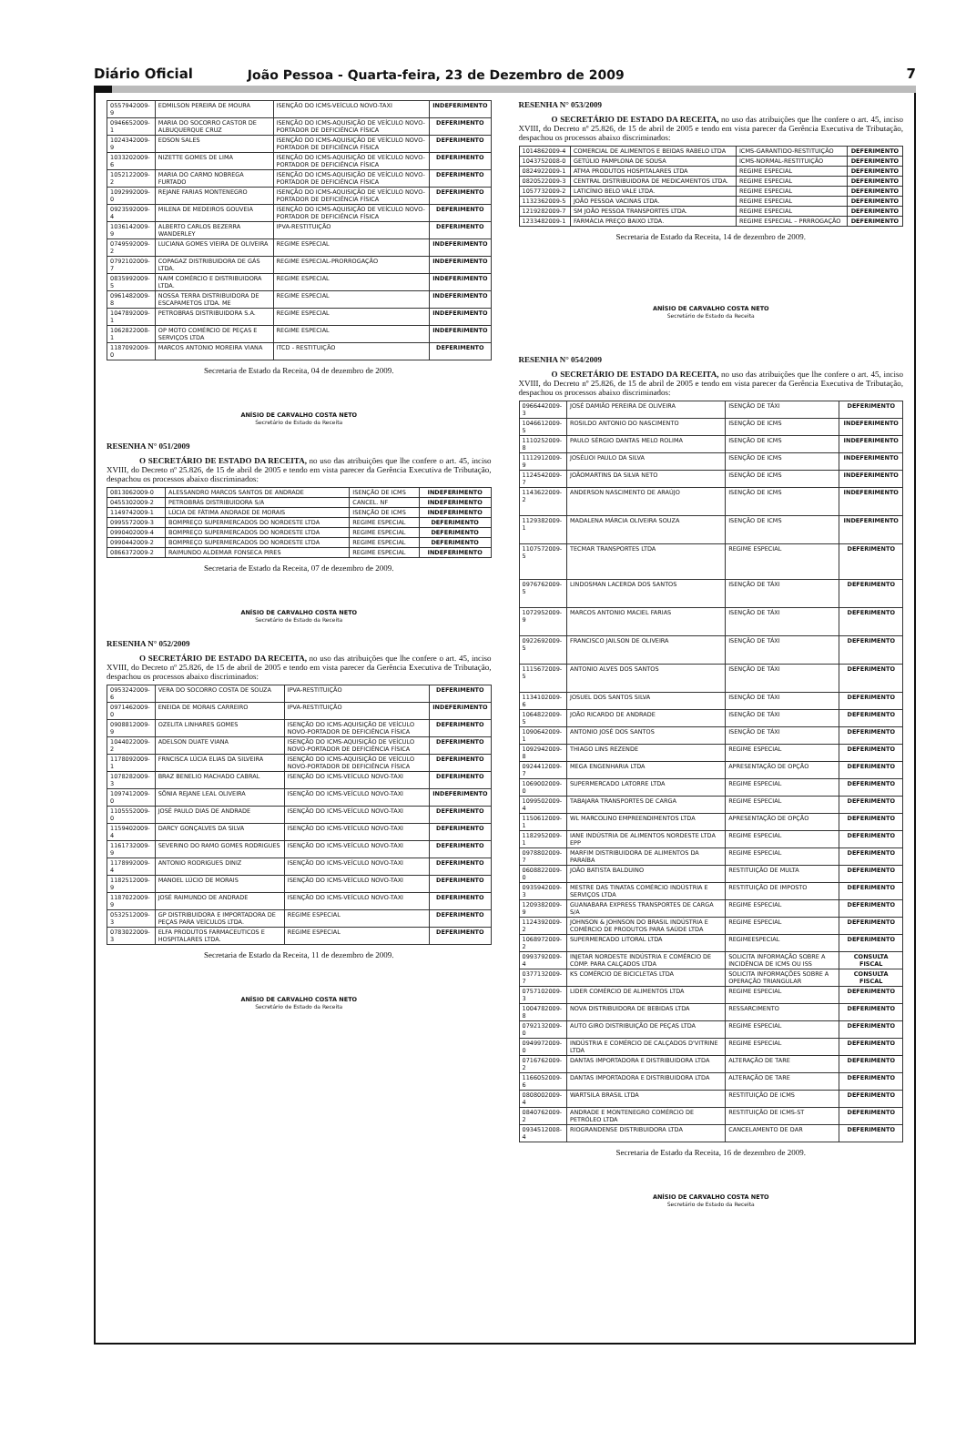Diário Oficial João Pessoa - Quarta-feira, 23 de Dezembro de 2009 7
| 0557942009-9 | EDMILSON PEREIRA DE MOURA | ISENÇÃO DO ICMS-VEÍCULO NOVO-TAXI | INDEFERIMENTO |
| 0946652009-1 | MARIA DO SOCORRO CASTOR DE ALBUQUERQUE CRUZ | ISENÇÃO DO ICMS-AQUISIÇÃO DE VEÍCULO NOVO-PORTADOR DE DEFICIÊNCIA FÍSICA | DEFERIMENTO |
| 1024342009-9 | EDSON SALES | ISENÇÃO DO ICMS-AQUISIÇÃO DE VEÍCULO NOVO-PORTADOR DE DEFICIÊNCIA FÍSICA | DEFERIMENTO |
| 1033202009-6 | NIZETTE GOMES DE LIMA | ISENÇÃO DO ICMS-AQUISIÇÃO DE VEÍCULO NOVO-PORTADOR DE DEFICIÊNCIA FÍSICA | DEFERIMENTO |
| 1052122009-2 | MARIA DO CARMO NOBREGA FURTADO | ISENÇÃO DO ICMS-AQUISIÇÃO DE VEÍCULO NOVO-PORTADOR DE DEFICIÊNCIA FÍSICA | DEFERIMENTO |
| 1092992009-0 | REJANE FARIAS MONTENEGRO | ISENÇÃO DO ICMS-AQUISIÇÃO DE VEÍCULO NOVO-PORTADOR DE DEFICIÊNCIA FÍSICA | DEFERIMENTO |
| 0923592009-4 | MILENA DE MEDEIROS GOUVEIA | ISENÇÃO DO ICMS-AQUISIÇÃO DE VEÍCULO NOVO-PORTADOR DE DEFICIÊNCIA FÍSICA | DEFERIMENTO |
| 1036142009-9 | ALBERTO CARLOS BEZERRA WANDERLEY | IPVA-RESTITUIÇÃO | DEFERIMENTO |
| 0749592009-2 | LUCIANA GOMES VIEIRA DE OLIVEIRA | REGIME ESPECIAL | INDEFERIMENTO |
| 0792102009-7 | COPAGAZ DISTRIBUIDORA DE GÁS LTDA. | REGIME ESPECIAL-PRORROGAÇÃO | INDEFERIMENTO |
| 0835992009-5 | NAIM COMÉRCIO E DISTRIBUIDORA LTDA. | REGIME ESPECIAL | INDEFERIMENTO |
| 0961482009-8 | NOSSA TERRA DISTRIBUIDORA DE ESCAPAMETOS LTDA. ME | REGIME ESPECIAL | INDEFERIMENTO |
| 1047892009-1 | PETROBRAS DISTRIBUIDORA S.A. | REGIME ESPECIAL | INDEFERIMENTO |
| 1062822008-1 | OP MOTO COMÉRCIO DE PEÇAS E SERVIÇOS LTDA | REGIME ESPECIAL | INDEFERIMENTO |
| 1187092009-0 | MARCOS ANTONIO MOREIRA VIANA | ITCD - RESTITUIÇÃO | DEFERIMENTO |
Secretaria de Estado da Receita, 04 de dezembro de 2009.
ANÍSIO DE CARVALHO COSTA NETO
Secretário de Estado da Receita
RESENHA N° 051/2009
    O SECRETÁRIO DE ESTADO DA RECEITA, no uso das atribuições que lhe confere o art. 45, inciso XVIII, do Decreto nº 25.826, de 15 de abril de 2005 e tendo em vista parecer da Gerência Executiva de Tributação, despachou os processos abaixo discriminados:
| 0813062009-0 | ALESSANDRO MARCOS SANTOS DE ANDRADE | ISENÇÃO DE ICMS | INDEFERIMENTO |
| 0455302009-2 | PETROBRÁS DISTRIBUIDORA S/A | CANCEL. NF | INDEFERIMENTO |
| 1149742009-1 | LÚCIA DE FÁTIMA ANDRADE DE MORAIS | ISENÇÃO DE ICMS | INDEFERIMENTO |
| 0995572009-3 | BOMPREÇO SUPERMERCADOS DO NORDESTE LTDA | REGIME ESPECIAL | DEFERIMENTO |
| 0990402009-4 | BOMPREÇO SUPERMERCADOS DO NORDESTE LTDA | REGIME ESPECIAL | DEFERIMENTO |
| 0990442009-2 | BOMPREÇO SUPERMERCADOS DO NORDESTE LTDA | REGIME ESPECIAL | DEFERIMENTO |
| 0866372009-2 | RAIMUNDO ALDEMAR FONSECA PIRES | REGIME ESPECIAL | INDEFERIMENTO |
Secretaria de Estado da Receita, 07 de dezembro de 2009.
ANÍSIO DE CARVALHO COSTA NETO
Secretário de Estado da Receita
RESENHA N° 052/2009
    O SECRETÁRIO DE ESTADO DA RECEITA, no uso das atribuições que lhe confere o art. 45, inciso XVIII, do Decreto nº 25.826, de 15 de abril de 2005 e tendo em vista parecer da Gerência Executiva de Tributação, despachou os processos abaixo discriminados:
| 0953242009-6 | VERA DO SOCORRO COSTA DE SOUZA | IPVA-RESTITUIÇÃO | DEFERIMENTO |
| 0971462009-0 | ENEIDA DE MORAIS CARREIRO | IPVA-RESTITUIÇÃO | INDEFERIMENTO |
| 0908812009-9 | OZELITA LINHARES GOMES | ISENÇÃO DO ICMS-AQUISIÇÃO DE VEÍCULO NOVO-PORTADOR DE DEFICIÊNCIA FÍSICA | DEFERIMENTO |
| 1044022009-2 | ADELSON DUATE VIANA | ISENÇÃO DO ICMS-AQUISIÇÃO DE VEÍCULO NOVO-PORTADOR DE DEFICIÊNCIA FÍSICA | DEFERIMENTO |
| 1178092009-1 | FRNCISCA LÚCIA ELIAS DA SILVEIRA | ISENÇÃO DO ICMS-AQUISIÇÃO DE VEÍCULO NOVO-PORTADOR DE DEFICIÊNCIA FÍSICA | DEFERIMENTO |
| 1078282009-3 | BRAZ BENELIO MACHADO CABRAL | ISENÇÃO DO ICMS-VEÍCULO NOVO-TAXI | DEFERIMENTO |
| 1097412009-0 | SÕNIA REJANE LEAL OLIVEIRA | ISENÇÃO DO ICMS-VEÍCULO NOVO-TAXI | INDEFERIMENTO |
| 1105552009-0 | JOSÉ PAULO DIAS DE ANDRADE | ISENÇÃO DO ICMS-VEÍCULO NOVO-TAXI | DEFERIMENTO |
| 1159402009-4 | DARCY GONÇALVES DA SILVA | ISENÇÃO DO ICMS-VEÍCULO NOVO-TAXI | DEFERIMENTO |
| 1161732009-9 | SEVERINO DO RAMO GOMES RODRIGUES | ISENÇÃO DO ICMS-VEÍCULO NOVO-TAXI | DEFERIMENTO |
| 1178992009-4 | ANTONIO RODRIGUES DINIZ | ISENÇÃO DO ICMS-VEÍCULO NOVO-TAXI | DEFERIMENTO |
| 1182512009-9 | MANOEL LÚCIO DE MORAIS | ISENÇÃO DO ICMS-VEÍCULO NOVO-TAXI | DEFERIMENTO |
| 1187022009-9 | JOSÉ RAIMUNDO DE ANDRADE | ISENÇÃO DO ICMS-VEÍCULO NOVO-TAXI | DEFERIMENTO |
| 0532512009-3 | GP DISTRIBUIDORA E IMPORTADORA DE PEÇAS PARA VEÍCULOS LTDA. | REGIME ESPECIAL | DEFERIMENTO |
| 0783022009-3 | ELFA PRODUTOS FARMACEUTICOS E HOSPITALARES LTDA. | REGIME ESPECIAL | DEFERIMENTO |
Secretaria de Estado da Receita, 11 de dezembro de 2009.
ANÍSIO DE CARVALHO COSTA NETO
Secretário de Estado da Receita
RESENHA N° 053/2009
    O SECRETÁRIO DE ESTADO DA RECEITA, no uso das atribuições que lhe confere o art. 45, inciso XVIII, do Decreto nº 25.826, de 15 de abril de 2005 e tendo em vista parecer da Gerência Executiva de Tributação, despachou os processos abaixo discriminados:
| 1014862009-4 | COMERCIAL DE ALIMENTOS E BEIDAS RABELO LTDA | ICMS-GARANTIDO-RESTITUIÇÃO | DEFERIMENTO |
| 1043752008-0 | GETÚLIO PAMPLONA DE SOUSA | ICMS-NORMAL-RESTITUIÇÃO | DEFERIMENTO |
| 0824922009-1 | ATMA PRODUTOS HOSPITALARES LTDA | REGIME ESPECIAL | DEFERIMENTO |
| 0820522009-3 | CENTRAL DISTRIBUIDORA DE MEDICAMENTOS LTDA. | REGIME ESPECIAL | DEFERIMENTO |
| 1057732009-2 | LATICÍNIO BELO VALE LTDA. | REGIME ESPECIAL | DEFERIMENTO |
| 1132362009-5 | JOÃO PESSOA VACINAS LTDA. | REGIME ESPECIAL | DEFERIMENTO |
| 1219282009-7 | SM JOÃO PESSOA TRANSPORTES LTDA. | REGIME ESPECIAL | DEFERIMENTO |
| 1233482009-1 | FARMÁCIA PREÇO BAIXO LTDA. | REGIME ESPECIAL – PRRROGAÇÃO | DEFERIMENTO |
Secretaria de Estado da Receita, 14 de dezembro de 2009.
ANÍSIO DE CARVALHO COSTA NETO
Secretário de Estado da Receita
RESENHA N° 054/2009
    O SECRETÁRIO DE ESTADO DA RECEITA, no uso das atribuições que lhe confere o art. 45, inciso XVIII, do Decreto nº 25.826, de 15 de abril de 2005 e tendo em vista parecer da Gerência Executiva de Tributação, despachou os processos abaixo discriminados:
| 0966442009-3 | JOSÉ DAMIÃO PEREIRA DE OLIVEIRA | ISENÇÃO DE TÁXI | DEFERIMENTO |
| 1046612009-5 | ROSILDO ANTONIO DO NASCIMENTO | ISENÇÃO DE ICMS | INDEFERIMENTO |
| 1110252009-8 | PAULO SÉRGIO DANTAS MELO ROLIMA | ISENÇÃO DE ICMS | INDEFERIMENTO |
| 1112912009-9 | JOSÉLIOI PAULO DA SILVA | ISENÇÃO DE ICMS | INDEFERIMENTO |
| 1124542009-7 | JOÃOMARTINS DA SILVA NETO | ISENÇÃO DE ICMS | INDEFERIMENTO |
| 1143622009-2 | ANDERSON NASCIMENTO DE ARAÚJO | ISENÇÃO DE ICMS | INDEFERIMENTO |
| 1129382009-1 | MADALENA MÁRCIA OLIVEIRA SOUZA | ISENÇÃO DE ICMS | INDEFERIMENTO |
| 1107572009-5 | TECMAR TRANSPORTES LTDA | REGIME ESPECIAL | DEFERIMENTO |
| 0976762009-5 | LINDOSMAN LACERDA DOS SANTOS | ISENÇÃO DE TÁXI | DEFERIMENTO |
| 1072952009-9 | MARCOS ANTONIO MACIEL FARIAS | ISENÇÃO DE TÁXI | DEFERIMENTO |
| 0922692009-5 | FRANCISCO JAILSON DE OLIVEIRA | ISENÇÃO DE TÁXI | DEFERIMENTO |
| 1115672009-5 | ANTONIO ALVES DOS SANTOS | ISENÇÃO DE TÁXI | DEFERIMENTO |
| 1134102009-6 | JOSUEL DOS SANTOS SILVA | ISENÇÃO DE TÁXI | DEFERIMENTO |
| 1064822009-5 | JOÃO RICARDO DE ANDRADE | ISENÇÃO DE TÁXI | DEFERIMENTO |
| 1090642009-1 | ANTONIO JOSÉ DOS SANTOS | ISENÇÃO DE TÁXI | DEFERIMENTO |
| 1092942009-8 | THIAGO LINS REZENDE | REGIME ESPECIAL | DEFERIMENTO |
| 0924412009-7 | MEGA ENGENHARIA LTDA | APRESENTAÇÃO DE OPÇÃO | DEFERIMENTO |
| 1069002009-0 | SUPERMERCADO LATORRE LTDA | REGIME ESPECIAL | DEFERIMENTO |
| 1099502009-4 | TABAJARA TRANSPORTES DE CARGA | REGIME ESPECIAL | DEFERIMENTO |
| 1150612009-1 | WL MARCOLINO EMPREENDIMENTOS LTDA | APRESENTAÇÃO DE OPÇÃO | DEFERIMENTO |
| 1182952009-1 | IANE INDÚSTRIA DE ALIMENTOS NORDESTE LTDA EPP | REGIME ESPECIAL | DEFERIMENTO |
| 0978802009-7 | MARFIM DISTRIBUIDORA DE ALIMENTOS DA PARAÍBA | REGIME ESPECIAL | DEFERIMENTO |
| 0608822009-0 | JOÃO BATISTA BALDUINO | RESTITUIÇÃO DE MULTA | DEFERIMENTO |
| 0935942009-3 | MESTRE DAS TINATAS COMÉRCIO INDÚSTRIA E SERVIÇOS LTDA | RESTITUIÇÃO DE IMPOSTO | DEFERIMENTO |
| 1209382009-9 | GUANABARA EXPRESS TRANSPORTES DE CARGA S/A | REGIME ESPECIAL | DEFERIMENTO |
| 1124392009-2 | JOHNSON & JOHNSON DO BRASIL INDÚSTRIA E COMÉRCIO DE PRODUTOS PARA SAÚDE LTDA | REGIME ESPECIAL | DEFERIMENTO |
| 1068972009-2 | SUPERMERCADO LITORAL LTDA | REGIMEESPECIAL | DEFERIMENTO |
| 0993792009-4 | INJETAR NORDESTE INDÚSTRIA E COMÉRCIO DE COMP. PARA CALÇADOS LTDA | SOLICITA INFORMAÇÃO SOBRE A INCIDÊNCIA DE ICMS OU ISS | CONSULTA FISCAL |
| 0377132009-7 | KS COMÉRCIO DE BICICLETAS LTDA | SOLICITA INFORMAÇÕES SOBRE A OPERAÇÃO TRIANGULAR | CONSULTA FISCAL |
| 0757102009-3 | LIDER COMÉRCIO DE ALIMENTOS LTDA | REGIME ESPECIAL | DEFERIMENTO |
| 1004782009-8 | NOVA DISTRIBUIDORA DE BEBIDAS LTDA | RESSARCIMENTO | DEFERIMENTO |
| 0792132009-0 | AUTO GIRO DISTRIBUIÇÃO DE PEÇAS LTDA | REGIME ESPECIAL | DEFERIMENTO |
| 0949972009-0 | INDÚSTRIA E COMÉRCIO DE CALÇADOS D'VITRINE LTDA | REGIME ESPECIAL | DEFERIMENTO |
| 0716762009-2 | DANTAS IMPORTADORA E DISTRIBUIDORA LTDA | ALTERAÇÃO DE TARE | DEFERIMENTO |
| 1166052009-6 | DANTAS IMPORTADORA E DISTRIBUIDORA LTDA | ALTERAÇÃO DE TARE | DEFERIMENTO |
| 0808002009-4 | WARTSILA BRASIL LTDA | RESTITUIÇÃO DE ICMS | DEFERIMENTO |
| 0840762009-2 | ANDRADE E MONTENEGRO COMÉRCIO DE PETRÓLEO LTDA | RESTITUIÇÃO DE ICMS-ST | DEFERIMENTO |
| 0934512008-4 | RIOGRANDENSE DISTRIBUIDORA LTDA | CANCELAMENTO DE DAR | DEFERIMENTO |
Secretaria de Estado da Receita, 16 de dezembro de 2009.
ANÍSIO DE CARVALHO COSTA NETO
Secretário de Estado da Receita